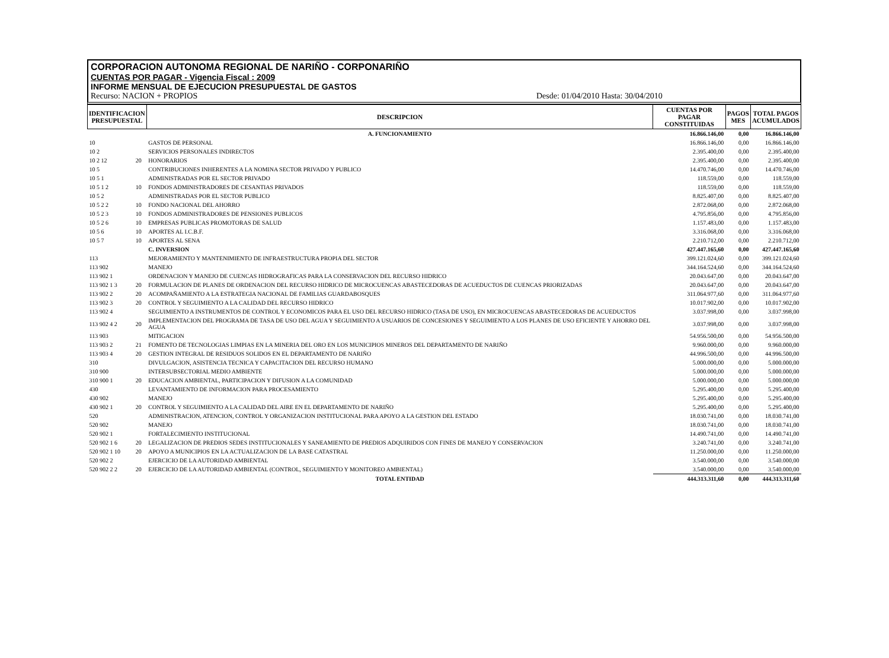CORPORACION AUTONOMA REGIONAL DE NARIÑO - CORPONARIÑO
CUENTAS POR PAGAR - Vigencia Fiscal : 2009
INFORME MENSUAL DE EJECUCION PRESUPUESTAL DE GASTOS
Recurso: NACION + PROPIOS Desde: 01/04/2010 Hasta: 30/04/2010
| IDENTIFICACION PRESUPUESTAL | | DESCRIPCION | CUENTAS POR PAGAR CONSTITUIDAS | PAGOS MES | TOTAL PAGOS ACUMULADOS |
| --- | --- | --- | --- | --- | --- |
| | | A. FUNCIONAMIENTO | 16.866.146,00 | 0,00 | 16.866.146,00 |
| 10 | | GASTOS DE PERSONAL | 16.866.146,00 | 0,00 | 16.866.146,00 |
| 10 2 | | SERVICIOS PERSONALES INDIRECTOS | 2.395.400,00 | 0,00 | 2.395.400,00 |
| 10 2 12 | 20 | HONORARIOS | 2.395.400,00 | 0,00 | 2.395.400,00 |
| 10 5 | | CONTRIBUCIONES INHERENTES A LA NOMINA SECTOR PRIVADO Y PUBLICO | 14.470.746,00 | 0,00 | 14.470.746,00 |
| 10 5 1 | | ADMINISTRADAS POR EL SECTOR PRIVADO | 118.559,00 | 0,00 | 118.559,00 |
| 10 5 1 2 | 10 | FONDOS ADMINISTRADORES DE CESANTIAS PRIVADOS | 118.559,00 | 0,00 | 118.559,00 |
| 10 5 2 | | ADMINISTRADAS POR EL SECTOR PUBLICO | 8.825.407,00 | 0,00 | 8.825.407,00 |
| 10 5 2 2 | 10 | FONDO NACIONAL DEL AHORRO | 2.872.068,00 | 0,00 | 2.872.068,00 |
| 10 5 2 3 | 10 | FONDOS ADMINISTRADORES DE PENSIONES PUBLICOS | 4.795.856,00 | 0,00 | 4.795.856,00 |
| 10 5 2 6 | 10 | EMPRESAS PUBLICAS PROMOTORAS DE SALUD | 1.157.483,00 | 0,00 | 1.157.483,00 |
| 10 5 6 | 10 | APORTES AL I.C.B.F. | 3.316.068,00 | 0,00 | 3.316.068,00 |
| 10 5 7 | 10 | APORTES AL SENA | 2.210.712,00 | 0,00 | 2.210.712,00 |
| | | C. INVERSION | 427.447.165,60 | 0,00 | 427.447.165,60 |
| 113 | | MEJORAMIENTO Y MANTENIMIENTO DE INFRAESTRUCTURA PROPIA DEL SECTOR | 399.121.024,60 | 0,00 | 399.121.024,60 |
| 113 902 | | MANEJO | 344.164.524,60 | 0,00 | 344.164.524,60 |
| 113 902 1 | | ORDENACION Y MANEJO DE CUENCAS HIDROGRAFICAS PARA LA CONSERVACION DEL RECURSO HIDRICO | 20.043.647,00 | 0,00 | 20.043.647,00 |
| 113 902 1 3 | 20 | FORMULACION DE PLANES DE ORDENACION DEL RECURSO HIDRICO DE MICROCUENCAS ABASTECEDORAS DE ACUEDUCTOS DE CUENCAS PRIORIZADAS | 20.043.647,00 | 0,00 | 20.043.647,00 |
| 113 902 2 | 20 | ACOMPAÑAMIENTO A LA ESTRATEGIA NACIONAL DE FAMILIAS GUARDABOSQUES | 311.064.977,60 | 0,00 | 311.064.977,60 |
| 113 902 3 | 20 | CONTROL Y SEGUIMIENTO A LA CALIDAD DEL RECURSO HIDRICO | 10.017.902,00 | 0,00 | 10.017.902,00 |
| 113 902 4 | | SEGUIMIENTO A INSTRUMENTOS DE CONTROL Y ECONOMICOS PARA EL USO DEL RECURSO HIDRICO (TASA DE USO), EN MICROCUENCAS ABASTECEDORAS DE ACUEDUCTOS | 3.037.998,00 | 0,00 | 3.037.998,00 |
| 113 902 4 2 | 20 | IMPLEMENTACION DEL PROGRAMA DE TASA DE USO DEL AGUA Y SEGUIMIENTO A USUARIOS DE CONCESIONES Y SEGUIMIENTO A LOS PLANES DE USO EFICIENTE Y AHORRO DEL AGUA | 3.037.998,00 | 0,00 | 3.037.998,00 |
| 113 903 | | MITIGACION | 54.956.500,00 | 0,00 | 54.956.500,00 |
| 113 903 2 | 21 | FOMENTO DE TECNOLOGIAS LIMPIAS EN LA MINERIA DEL ORO EN LOS MUNICIPIOS MINEROS DEL DEPARTAMENTO DE NARIÑO | 9.960.000,00 | 0,00 | 9.960.000,00 |
| 113 903 4 | 20 | GESTION INTEGRAL DE RESIDUOS SOLIDOS EN EL DEPARTAMENTO DE NARIÑO | 44.996.500,00 | 0,00 | 44.996.500,00 |
| 310 | | DIVULGACION, ASISTENCIA TECNICA Y CAPACITACION DEL RECURSO HUMANO | 5.000.000,00 | 0,00 | 5.000.000,00 |
| 310 900 | | INTERSUBSECTORIAL MEDIO AMBIENTE | 5.000.000,00 | 0,00 | 5.000.000,00 |
| 310 900 1 | 20 | EDUCACION AMBIENTAL, PARTICIPACION Y DIFUSION A LA COMUNIDAD | 5.000.000,00 | 0,00 | 5.000.000,00 |
| 430 | | LEVANTAMIENTO DE INFORMACION PARA PROCESAMIENTO | 5.295.400,00 | 0,00 | 5.295.400,00 |
| 430 902 | | MANEJO | 5.295.400,00 | 0,00 | 5.295.400,00 |
| 430 902 1 | 20 | CONTROL Y SEGUIMIENTO A LA CALIDAD DEL AIRE EN EL DEPARTAMENTO DE NARIÑO | 5.295.400,00 | 0,00 | 5.295.400,00 |
| 520 | | ADMINISTRACION, ATENCION, CONTROL Y ORGANIZACION INSTITUCIONAL PARA APOYO A LA GESTION DEL ESTADO | 18.030.741,00 | 0,00 | 18.030.741,00 |
| 520 902 | | MANEJO | 18.030.741,00 | 0,00 | 18.030.741,00 |
| 520 902 1 | | FORTALECIMIENTO INSTITUCIONAL | 14.490.741,00 | 0,00 | 14.490.741,00 |
| 520 902 1 6 | 20 | LEGALIZACION DE PREDIOS SEDES INSTITUCIONALES Y SANEAMIENTO DE PREDIOS ADQUIRIDOS CON FINES DE MANEJO Y CONSERVACION | 3.240.741,00 | 0,00 | 3.240.741,00 |
| 520 902 1 10 | 20 | APOYO A MUNICIPIOS EN LA ACTUALIZACION DE LA BASE CATASTRAL | 11.250.000,00 | 0,00 | 11.250.000,00 |
| 520 902 2 | | EJERCICIO DE LA AUTORIDAD AMBIENTAL | 3.540.000,00 | 0,00 | 3.540.000,00 |
| 520 902 2 2 | 20 | EJERCICIO DE LA AUTORIDAD AMBIENTAL (CONTROL, SEGUIMIENTO Y MONITOREO AMBIENTAL) | 3.540.000,00 | 0,00 | 3.540.000,00 |
| | | TOTAL ENTIDAD | 444.313.311,60 | 0,00 | 444.313.311,60 |